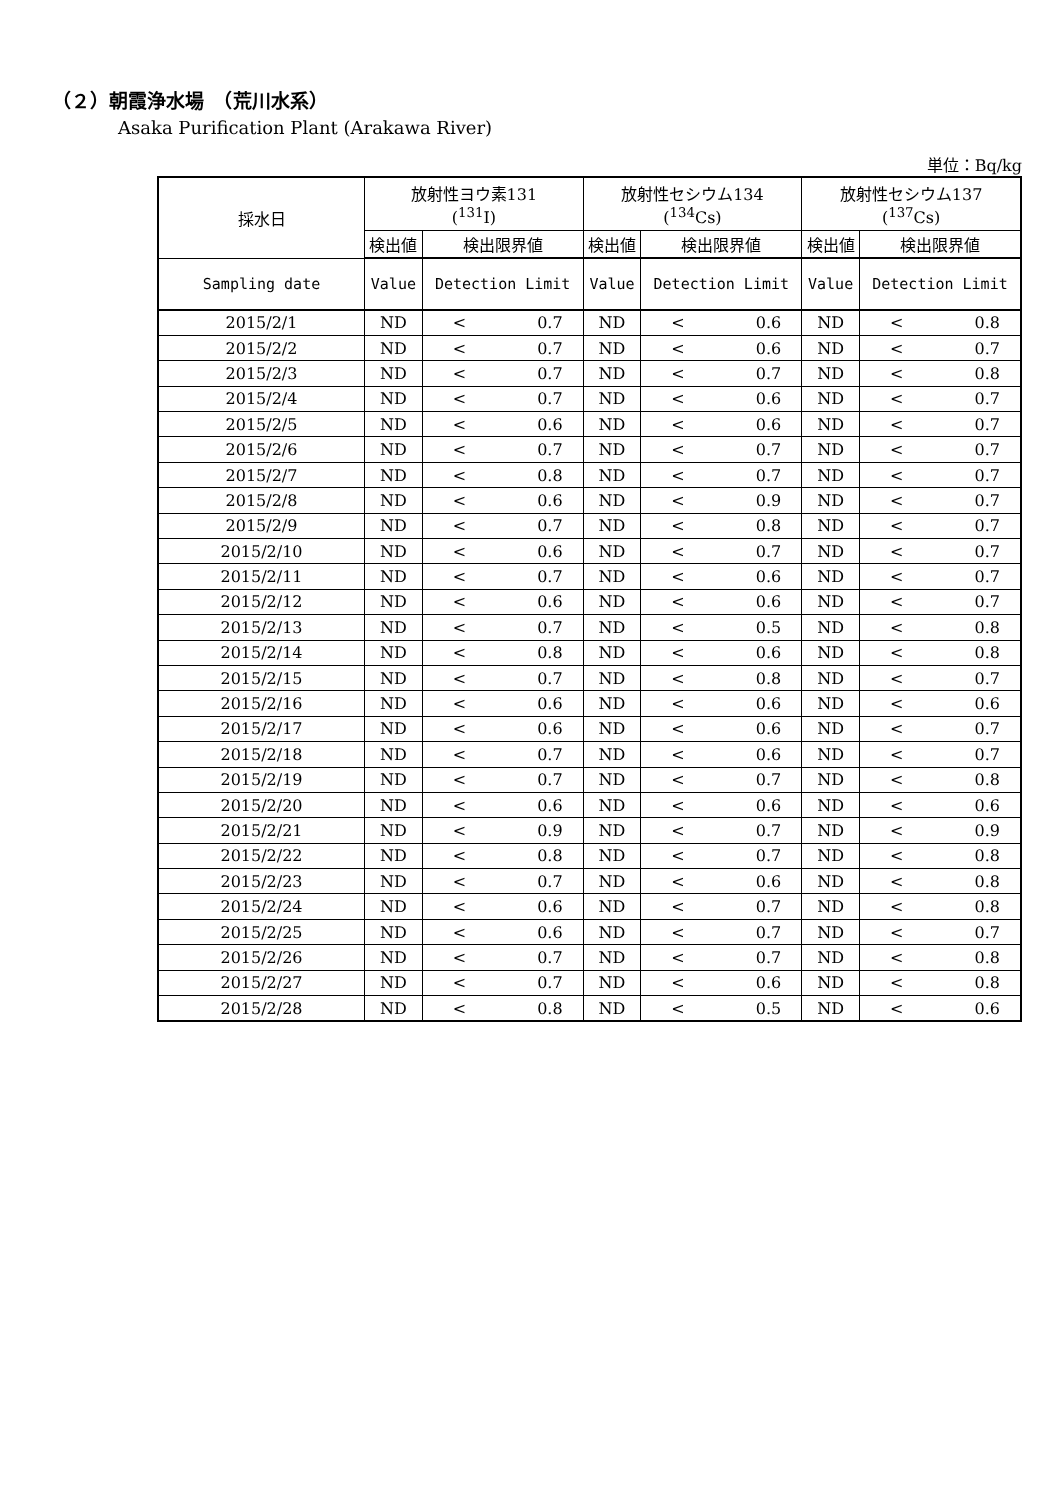（２）朝霞浄水場　（荒川水系）
Asaka Purification Plant (Arakawa River)
単位：Bq/kg
| 採水日 | 放射性ヨウ素131 (<sup>131</sup>I) | | 放射性セシウム134 (<sup>134</sup>Cs) | | 放射性セシウム137 (<sup>137</sup>Cs) | |
| --- | --- | --- | --- | --- | --- | --- |
| | 検出値 | 検出限界値 | 検出値 | 検出限界値 | 検出値 | 検出限界値 |
| Sampling date | Value | Detection Limit | Value | Detection Limit | Value | Detection Limit |
| 2015/2/1 | ND | < 0.7 | ND | < 0.6 | ND | < 0.8 |
| 2015/2/2 | ND | < 0.7 | ND | < 0.6 | ND | < 0.7 |
| 2015/2/3 | ND | < 0.7 | ND | < 0.7 | ND | < 0.8 |
| 2015/2/4 | ND | < 0.7 | ND | < 0.6 | ND | < 0.7 |
| 2015/2/5 | ND | < 0.6 | ND | < 0.6 | ND | < 0.7 |
| 2015/2/6 | ND | < 0.7 | ND | < 0.7 | ND | < 0.7 |
| 2015/2/7 | ND | < 0.8 | ND | < 0.7 | ND | < 0.7 |
| 2015/2/8 | ND | < 0.6 | ND | < 0.9 | ND | < 0.7 |
| 2015/2/9 | ND | < 0.7 | ND | < 0.8 | ND | < 0.7 |
| 2015/2/10 | ND | < 0.6 | ND | < 0.7 | ND | < 0.7 |
| 2015/2/11 | ND | < 0.7 | ND | < 0.6 | ND | < 0.7 |
| 2015/2/12 | ND | < 0.6 | ND | < 0.6 | ND | < 0.7 |
| 2015/2/13 | ND | < 0.7 | ND | < 0.5 | ND | < 0.8 |
| 2015/2/14 | ND | < 0.8 | ND | < 0.6 | ND | < 0.8 |
| 2015/2/15 | ND | < 0.7 | ND | < 0.8 | ND | < 0.7 |
| 2015/2/16 | ND | < 0.6 | ND | < 0.6 | ND | < 0.6 |
| 2015/2/17 | ND | < 0.6 | ND | < 0.6 | ND | < 0.7 |
| 2015/2/18 | ND | < 0.7 | ND | < 0.6 | ND | < 0.7 |
| 2015/2/19 | ND | < 0.7 | ND | < 0.7 | ND | < 0.8 |
| 2015/2/20 | ND | < 0.6 | ND | < 0.6 | ND | < 0.6 |
| 2015/2/21 | ND | < 0.9 | ND | < 0.7 | ND | < 0.9 |
| 2015/2/22 | ND | < 0.8 | ND | < 0.7 | ND | < 0.8 |
| 2015/2/23 | ND | < 0.7 | ND | < 0.6 | ND | < 0.8 |
| 2015/2/24 | ND | < 0.6 | ND | < 0.7 | ND | < 0.8 |
| 2015/2/25 | ND | < 0.6 | ND | < 0.7 | ND | < 0.7 |
| 2015/2/26 | ND | < 0.7 | ND | < 0.7 | ND | < 0.8 |
| 2015/2/27 | ND | < 0.7 | ND | < 0.6 | ND | < 0.8 |
| 2015/2/28 | ND | < 0.8 | ND | < 0.5 | ND | < 0.6 |